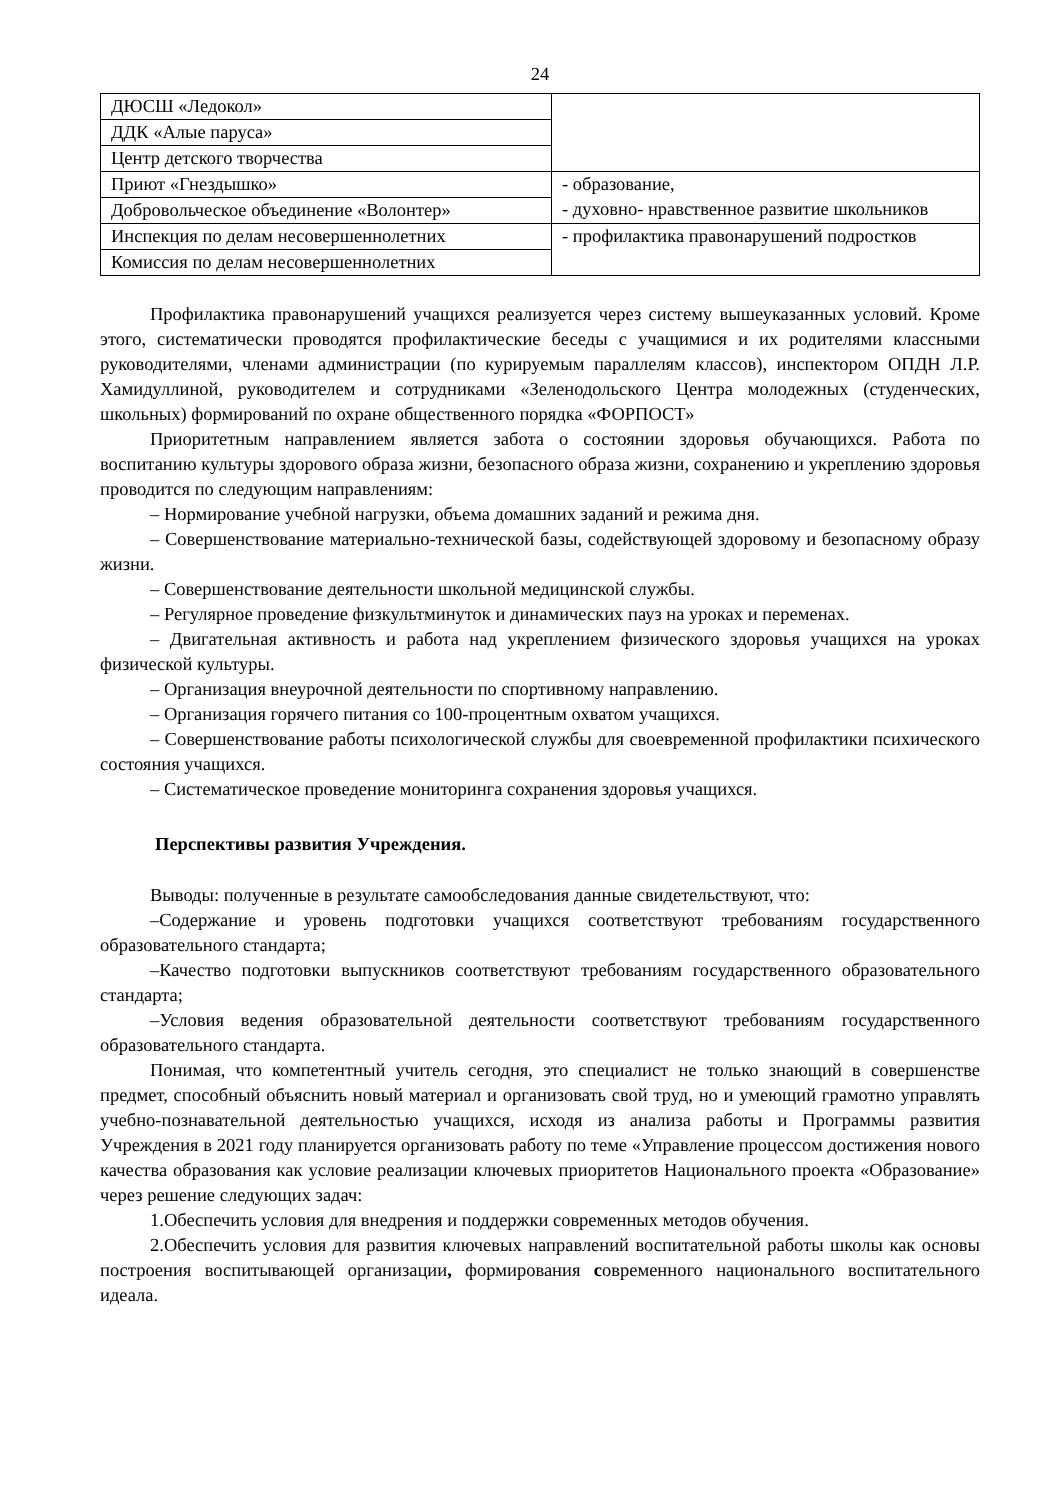24
| ДЮСШ «Ледокол» | |
| ДДК «Алые паруса» | |
| Центр детского творчества | |
| Приют «Гнездышко» | - образование, - духовно- нравственное развитие школьников |
| Добровольческое объединение «Волонтер» | |
| Инспекция по делам несовершеннолетних | - профилактика правонарушений подростков |
| Комиссия по делам несовершеннолетних | |
Профилактика правонарушений учащихся реализуется через систему вышеуказанных условий. Кроме этого, систематически проводятся профилактические беседы с учащимися и их родителями классными руководителями, членами администрации (по курируемым параллелям классов), инспектором ОПДН Л.Р. Хамидуллиной, руководителем и сотрудниками «Зеленодольского Центра молодежных (студенческих, школьных) формирований по охране общественного порядка «ФОРПОСТ»
Приоритетным направлением является забота о состоянии здоровья обучающихся. Работа по воспитанию культуры здорового образа жизни, безопасного образа жизни, сохранению и укреплению здоровья проводится по следующим направлениям:
– Нормирование учебной нагрузки, объема домашних заданий и режима дня.
– Совершенствование материально-технической базы, содействующей здоровому и безопасному образу жизни.
– Совершенствование деятельности школьной медицинской службы.
– Регулярное проведение физкультминуток и динамических пауз на уроках и переменах.
– Двигательная активность и работа над укреплением физического здоровья учащихся на уроках физической культуры.
– Организация внеурочной деятельности по спортивному направлению.
– Организация горячего питания со 100-процентным охватом учащихся.
– Совершенствование работы психологической службы для своевременной профилактики психического состояния учащихся.
– Систематическое проведение мониторинга сохранения здоровья учащихся.
Перспективы развития Учреждения.
Выводы: полученные в результате самообследования данные свидетельствуют, что:
–Содержание и уровень подготовки учащихся соответствуют требованиям государственного образовательного стандарта;
–Качество подготовки выпускников соответствуют требованиям государственного образовательного стандарта;
–Условия ведения образовательной деятельности соответствуют требованиям государственного образовательного стандарта.
Понимая, что компетентный учитель сегодня, это специалист не только знающий в совершенстве предмет, способный объяснить новый материал и организовать свой труд, но и умеющий грамотно управлять учебно-познавательной деятельностью учащихся, исходя из анализа работы и Программы развития Учреждения в 2021 году планируется организовать работу по теме «Управление процессом достижения нового качества образования как условие реализации ключевых приоритетов Национального проекта «Образование» через решение следующих задач:
1.Обеспечить условия для внедрения и поддержки современных методов обучения.
2.Обеспечить условия для развития ключевых направлений воспитательной работы школы как основы построения воспитывающей организации, формирования современного национального воспитательного идеала.